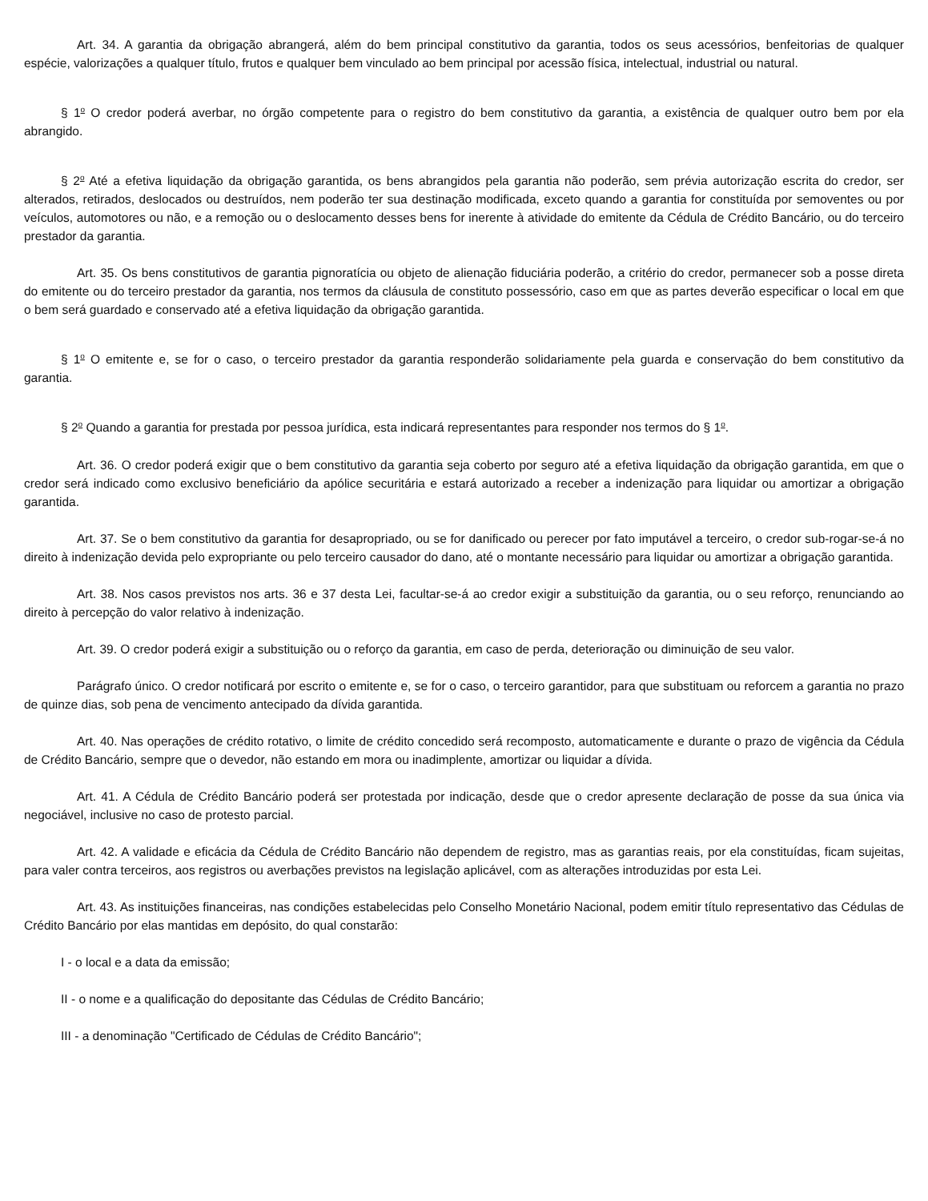Art. 34. A garantia da obrigação abrangerá, além do bem principal constitutivo da garantia, todos os seus acessórios, benfeitorias de qualquer espécie, valorizações a qualquer título, frutos e qualquer bem vinculado ao bem principal por acessão física, intelectual, industrial ou natural.
§ 1<sup>o</sup> O credor poderá averbar, no órgão competente para o registro do bem constitutivo da garantia, a existência de qualquer outro bem por ela abrangido.
§ 2<sup>o</sup> Até a efetiva liquidação da obrigação garantida, os bens abrangidos pela garantia não poderão, sem prévia autorização escrita do credor, ser alterados, retirados, deslocados ou destruídos, nem poderão ter sua destinação modificada, exceto quando a garantia for constituída por semoventes ou por veículos, automotores ou não, e a remoção ou o deslocamento desses bens for inerente à atividade do emitente da Cédula de Crédito Bancário, ou do terceiro prestador da garantia.
Art. 35. Os bens constitutivos de garantia pignoratícia ou objeto de alienação fiduciária poderão, a critério do credor, permanecer sob a posse direta do emitente ou do terceiro prestador da garantia, nos termos da cláusula de constituto possessório, caso em que as partes deverão especificar o local em que o bem será guardado e conservado até a efetiva liquidação da obrigação garantida.
§ 1<sup>o</sup> O emitente e, se for o caso, o terceiro prestador da garantia responderão solidariamente pela guarda e conservação do bem constitutivo da garantia.
§ 2<sup>o</sup> Quando a garantia for prestada por pessoa jurídica, esta indicará representantes para responder nos termos do § 1<sup>o</sup>.
Art. 36. O credor poderá exigir que o bem constitutivo da garantia seja coberto por seguro até a efetiva liquidação da obrigação garantida, em que o credor será indicado como exclusivo beneficiário da apólice securitária e estará autorizado a receber a indenização para liquidar ou amortizar a obrigação garantida.
Art. 37. Se o bem constitutivo da garantia for desapropriado, ou se for danificado ou perecer por fato imputável a terceiro, o credor sub-rogar-se-á no direito à indenização devida pelo expropriante ou pelo terceiro causador do dano, até o montante necessário para liquidar ou amortizar a obrigação garantida.
Art. 38. Nos casos previstos nos arts. 36 e 37 desta Lei, facultar-se-á ao credor exigir a substituição da garantia, ou o seu reforço, renunciando ao direito à percepção do valor relativo à indenização.
Art. 39. O credor poderá exigir a substituição ou o reforço da garantia, em caso de perda, deterioração ou diminuição de seu valor.
Parágrafo único. O credor notificará por escrito o emitente e, se for o caso, o terceiro garantidor, para que substituam ou reforcem a garantia no prazo de quinze dias, sob pena de vencimento antecipado da dívida garantida.
Art. 40. Nas operações de crédito rotativo, o limite de crédito concedido será recomposto, automaticamente e durante o prazo de vigência da Cédula de Crédito Bancário, sempre que o devedor, não estando em mora ou inadimplente, amortizar ou liquidar a dívida.
Art. 41. A Cédula de Crédito Bancário poderá ser protestada por indicação, desde que o credor apresente declaração de posse da sua única via negociável, inclusive no caso de protesto parcial.
Art. 42. A validade e eficácia da Cédula de Crédito Bancário não dependem de registro, mas as garantias reais, por ela constituídas, ficam sujeitas, para valer contra terceiros, aos registros ou averbações previstos na legislação aplicável, com as alterações introduzidas por esta Lei.
Art. 43. As instituições financeiras, nas condições estabelecidas pelo Conselho Monetário Nacional, podem emitir título representativo das Cédulas de Crédito Bancário por elas mantidas em depósito, do qual constarão:
I - o local e a data da emissão;
II - o nome e a qualificação do depositante das Cédulas de Crédito Bancário;
III - a denominação "Certificado de Cédulas de Crédito Bancário";